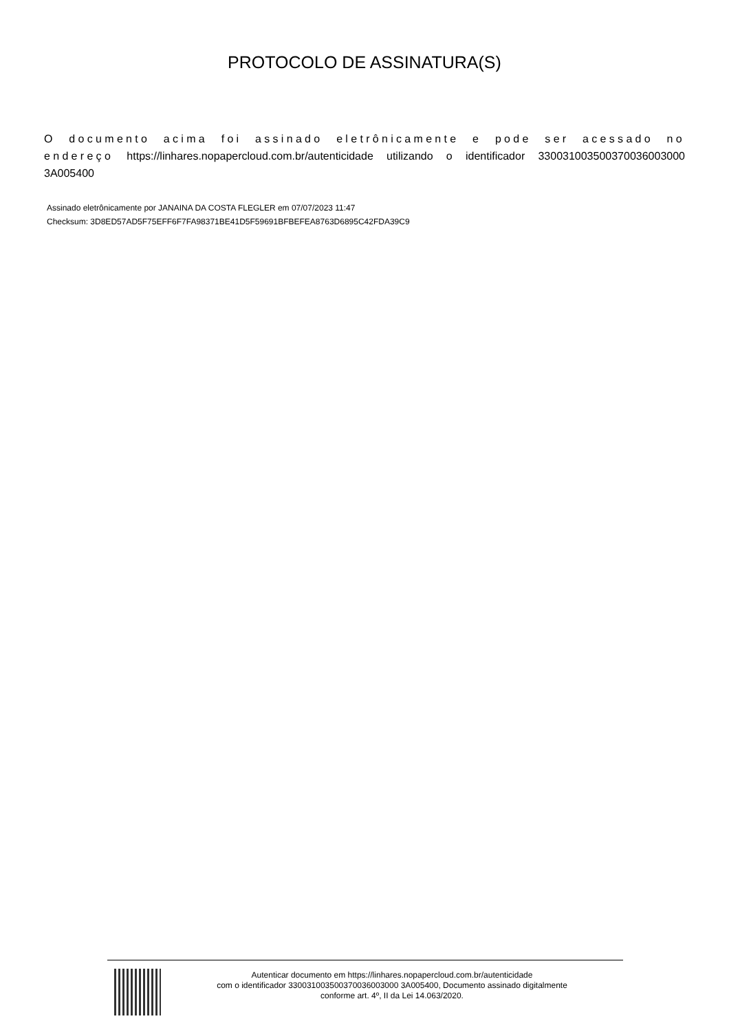PROTOCOLO DE ASSINATURA(S)
O documento acima foi assinado eletrônicamente e pode ser acessado no endereço https://linhares.nopapercloud.com.br/autenticidade utilizando o identificador 330031003500370036003000 3A005400
Assinado eletrônicamente por JANAINA DA COSTA FLEGLER em 07/07/2023 11:47
Checksum: 3D8ED57AD5F75EFF6F7FA98371BE41D5F59691BFBEFEA8763D6895C42FDA39C9
Autenticar documento em https://linhares.nopapercloud.com.br/autenticidade
com o identificador 330031003500370036003000 3A005400, Documento assinado digitalmente
conforme art. 4º, II da Lei 14.063/2020.